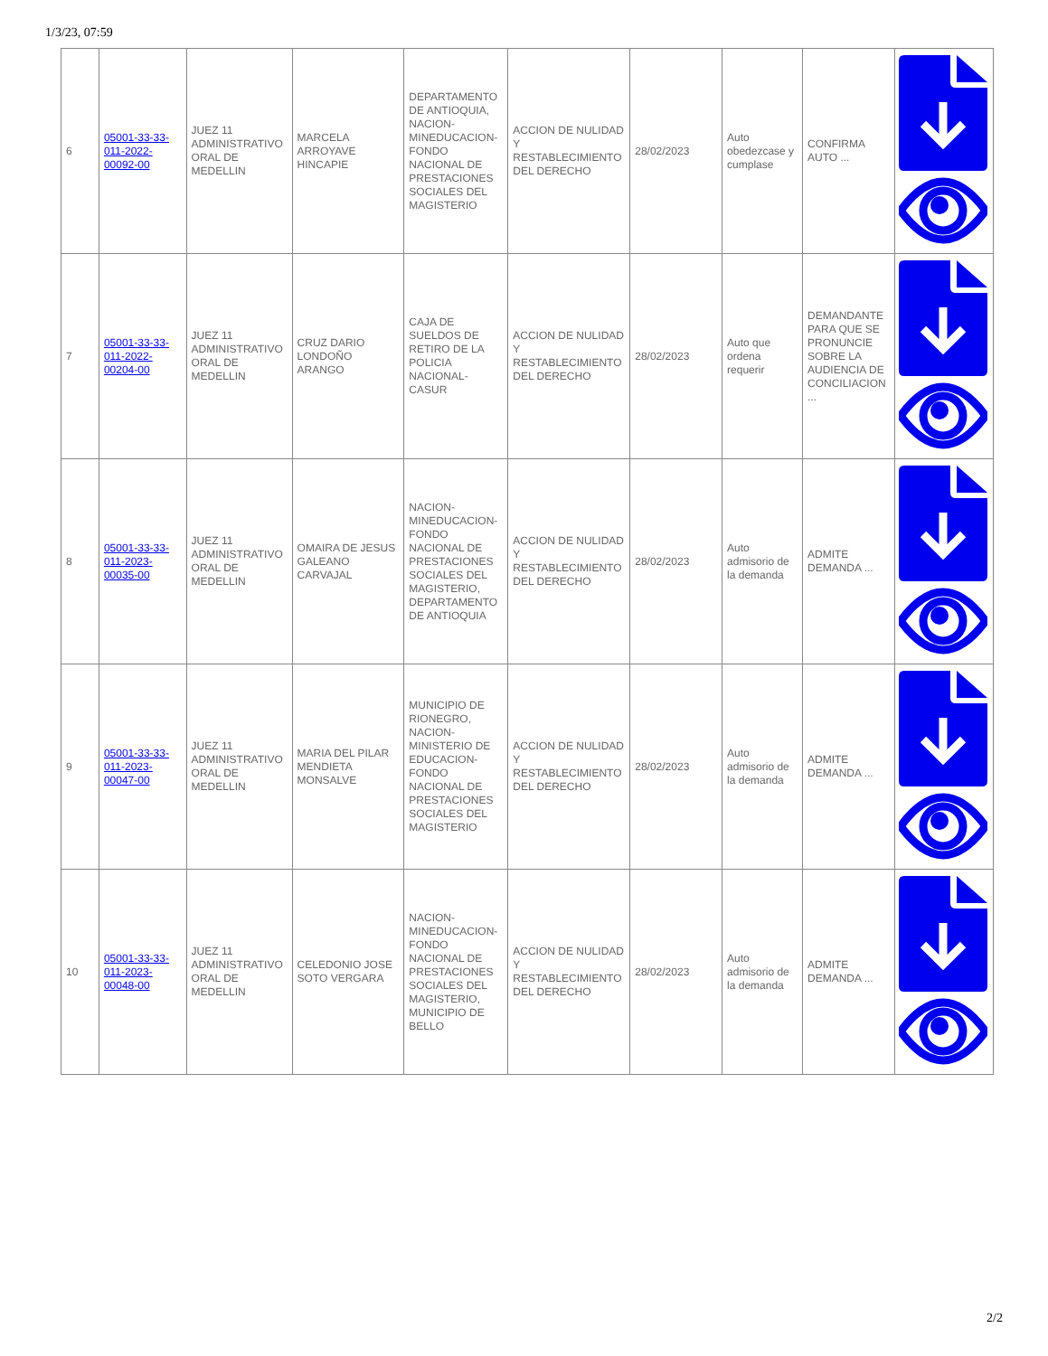1/3/23, 07:59
| 6 | 05001-33-33-011-2022-00092-00 | JUEZ 11 ADMINISTRATIVO ORAL DE MEDELLIN | MARCELA ARROYAVE HINCAPIE | DEPARTAMENTO DE ANTIOQUIA, NACION-MINEDUCACION-FONDO NACIONAL DE PRESTACIONES SOCIALES DEL MAGISTERIO | ACCION DE NULIDAD Y RESTABLECIMIENTO DEL DERECHO | 28/02/2023 | Auto obedezcase y cumplase | CONFIRMA AUTO ... | |
| 7 | 05001-33-33-011-2022-00204-00 | JUEZ 11 ADMINISTRATIVO ORAL DE MEDELLIN | CRUZ DARIO LONDOÑO ARANGO | CAJA DE SUELDOS DE RETIRO DE LA POLICIA NACIONAL-CASUR | ACCION DE NULIDAD Y RESTABLECIMIENTO DEL DERECHO | 28/02/2023 | Auto que ordena requerir | DEMANDANTE PARA QUE SE PRONUNCIE SOBRE LA AUDIENCIA DE CONCILIACION ... | |
| 8 | 05001-33-33-011-2023-00035-00 | JUEZ 11 ADMINISTRATIVO ORAL DE MEDELLIN | OMAIRA DE JESUS GALEANO CARVAJAL | NACION-MINEDUCACION-FONDO NACIONAL DE PRESTACIONES SOCIALES DEL MAGISTERIO, DEPARTAMENTO DE ANTIOQUIA | ACCION DE NULIDAD Y RESTABLECIMIENTO DEL DERECHO | 28/02/2023 | Auto admisorio de la demanda | ADMITE DEMANDA ... | |
| 9 | 05001-33-33-011-2023-00047-00 | JUEZ 11 ADMINISTRATIVO ORAL DE MEDELLIN | MARIA DEL PILAR MENDIETA MONSALVE | MUNICIPIO DE RIONEGRO, NACION-MINISTERIO DE EDUCACION-FONDO NACIONAL DE PRESTACIONES SOCIALES DEL MAGISTERIO | ACCION DE NULIDAD Y RESTABLECIMIENTO DEL DERECHO | 28/02/2023 | Auto admisorio de la demanda | ADMITE DEMANDA ... | |
| 10 | 05001-33-33-011-2023-00048-00 | JUEZ 11 ADMINISTRATIVO ORAL DE MEDELLIN | CELEDONIO JOSE SOTO VERGARA | NACION-MINEDUCACION-FONDO NACIONAL DE PRESTACIONES SOCIALES DEL MAGISTERIO, MUNICIPIO DE BELLO | ACCION DE NULIDAD Y RESTABLECIMIENTO DEL DERECHO | 28/02/2023 | Auto admisorio de la demanda | ADMITE DEMANDA ... | |
2/2